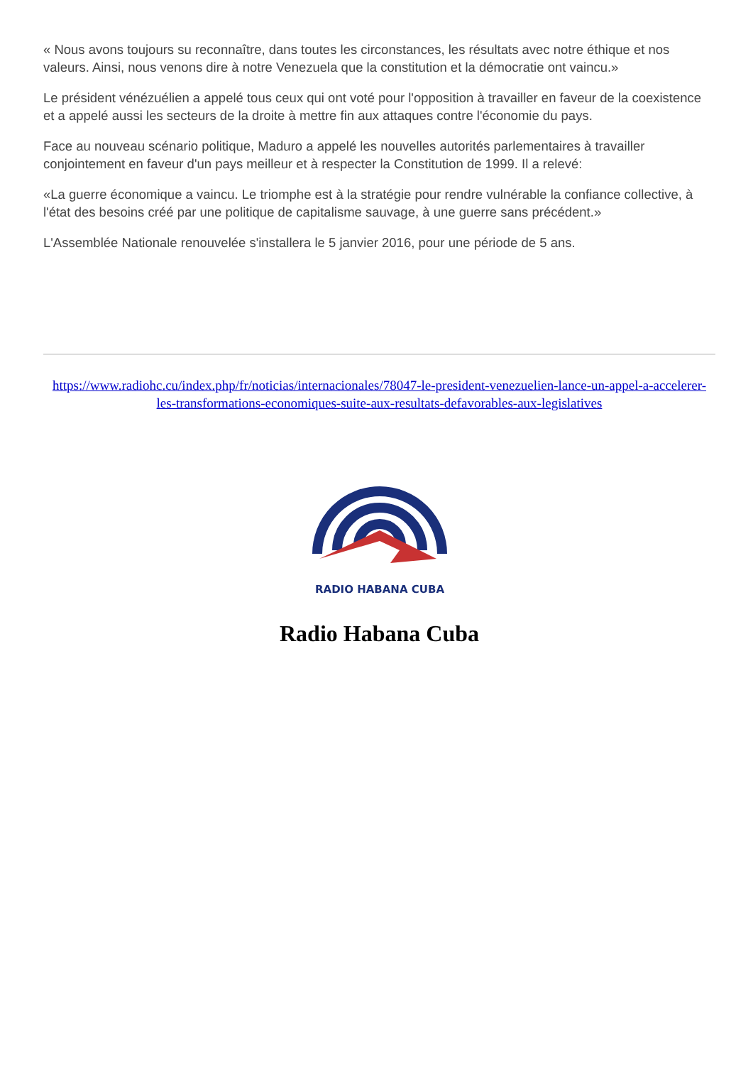« Nous avons toujours su reconnaître, dans toutes les circonstances, les résultats avec notre éthique et nos valeurs. Ainsi, nous venons dire à notre Venezuela que la constitution et la démocratie ont vaincu.»
Le président vénézuélien a appelé tous ceux qui ont voté pour l'opposition à travailler en faveur de la coexistence et a appelé aussi les secteurs de la droite à mettre fin aux attaques contre l'économie du pays.
Face au nouveau scénario politique, Maduro a appelé les nouvelles autorités parlementaires à travailler conjointement en faveur d'un pays meilleur et à respecter la Constitution de 1999. Il a relevé:
«La guerre économique a vaincu. Le triomphe est à la stratégie pour rendre vulnérable la confiance collective, à l'état des besoins créé par une politique de capitalisme sauvage, à une guerre sans précédent.»
L'Assemblée Nationale renouvelée s'installera le 5 janvier 2016, pour une période de 5 ans.
https://www.radiohc.cu/index.php/fr/noticias/internacionales/78047-le-president-venezuelien-lance-un-appel-a-accelerer-les-transformations-economiques-suite-aux-resultats-defavorables-aux-legislatives
RADIO HABANA CUBA
Radio Habana Cuba